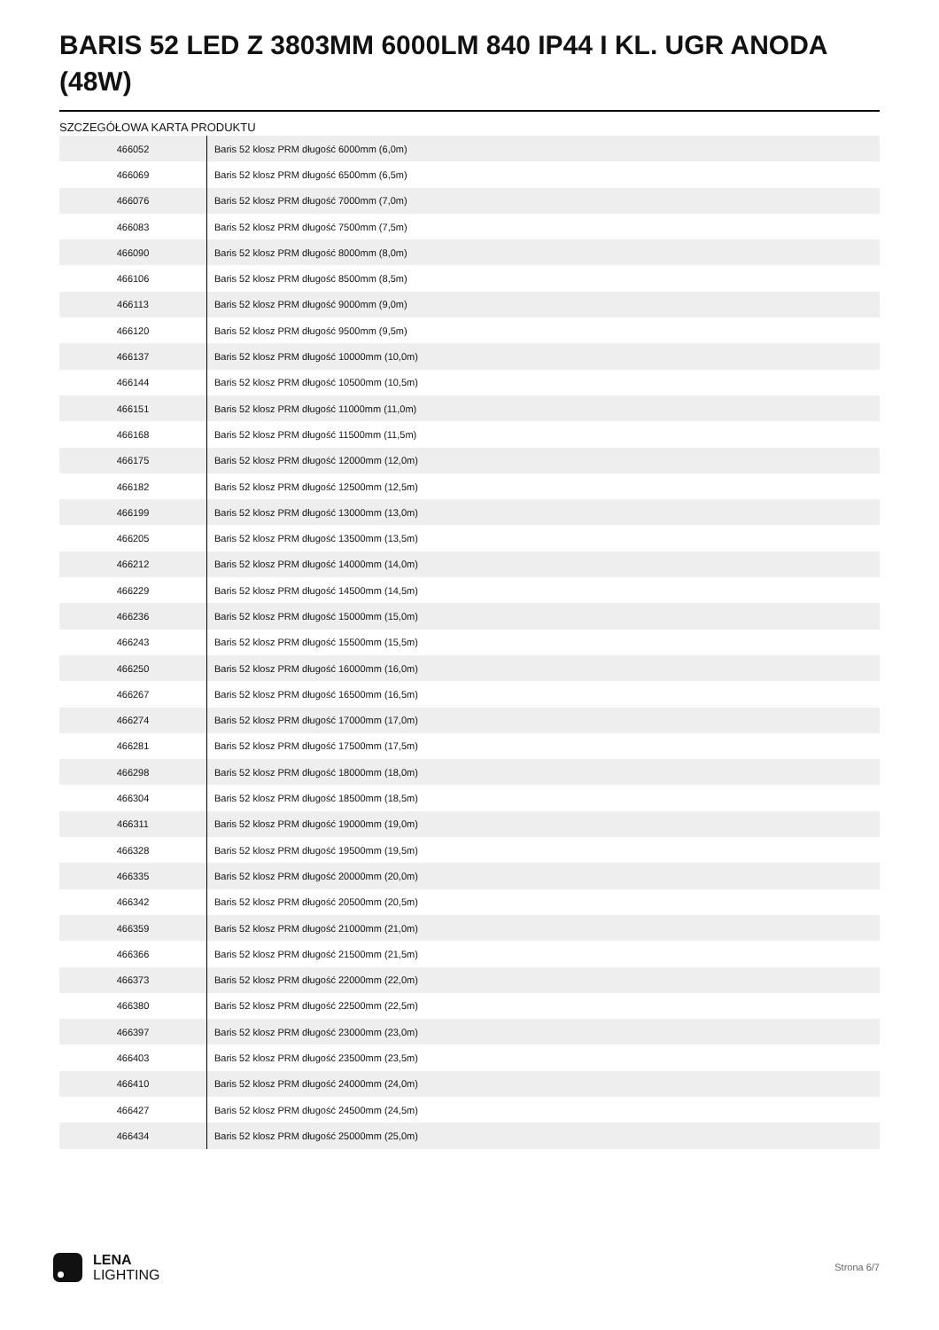BARIS 52 LED Z 3803MM 6000LM 840 IP44 I KL. UGR ANODA (48W)
SZCZEGÓŁOWA KARTA PRODUKTU
| 466052 | Baris 52 klosz PRM długość 6000mm (6,0m) |
| 466069 | Baris 52 klosz PRM długość 6500mm (6,5m) |
| 466076 | Baris 52 klosz PRM długość 7000mm (7,0m) |
| 466083 | Baris 52 klosz PRM długość 7500mm (7,5m) |
| 466090 | Baris 52 klosz PRM długość 8000mm (8,0m) |
| 466106 | Baris 52 klosz PRM długość 8500mm (8,5m) |
| 466113 | Baris 52 klosz PRM długość 9000mm (9,0m) |
| 466120 | Baris 52 klosz PRM długość 9500mm (9,5m) |
| 466137 | Baris 52 klosz PRM długość 10000mm (10,0m) |
| 466144 | Baris 52 klosz PRM długość 10500mm (10,5m) |
| 466151 | Baris 52 klosz PRM długość 11000mm (11,0m) |
| 466168 | Baris 52 klosz PRM długość 11500mm (11,5m) |
| 466175 | Baris 52 klosz PRM długość 12000mm (12,0m) |
| 466182 | Baris 52 klosz PRM długość 12500mm (12,5m) |
| 466199 | Baris 52 klosz PRM długość 13000mm (13,0m) |
| 466205 | Baris 52 klosz PRM długość 13500mm (13,5m) |
| 466212 | Baris 52 klosz PRM długość 14000mm (14,0m) |
| 466229 | Baris 52 klosz PRM długość 14500mm (14,5m) |
| 466236 | Baris 52 klosz PRM długość 15000mm (15,0m) |
| 466243 | Baris 52 klosz PRM długość 15500mm (15,5m) |
| 466250 | Baris 52 klosz PRM długość 16000mm (16,0m) |
| 466267 | Baris 52 klosz PRM długość 16500mm (16,5m) |
| 466274 | Baris 52 klosz PRM długość 17000mm (17,0m) |
| 466281 | Baris 52 klosz PRM długość 17500mm (17,5m) |
| 466298 | Baris 52 klosz PRM długość 18000mm (18,0m) |
| 466304 | Baris 52 klosz PRM długość 18500mm (18,5m) |
| 466311 | Baris 52 klosz PRM długość 19000mm (19,0m) |
| 466328 | Baris 52 klosz PRM długość 19500mm (19,5m) |
| 466335 | Baris 52 klosz PRM długość 20000mm (20,0m) |
| 466342 | Baris 52 klosz PRM długość 20500mm (20,5m) |
| 466359 | Baris 52 klosz PRM długość 21000mm (21,0m) |
| 466366 | Baris 52 klosz PRM długość 21500mm (21,5m) |
| 466373 | Baris 52 klosz PRM długość 22000mm (22,0m) |
| 466380 | Baris 52 klosz PRM długość 22500mm (22,5m) |
| 466397 | Baris 52 klosz PRM długość 23000mm (23,0m) |
| 466403 | Baris 52 klosz PRM długość 23500mm (23,5m) |
| 466410 | Baris 52 klosz PRM długość 24000mm (24,0m) |
| 466427 | Baris 52 klosz PRM długość 24500mm (24,5m) |
| 466434 | Baris 52 klosz PRM długość 25000mm (25,0m) |
LENA
LIGHTING
Strona 6/7